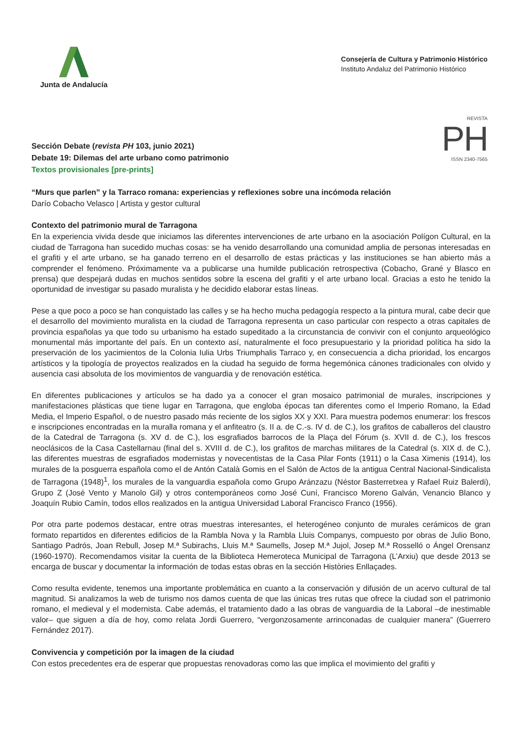Junta de Andalucía
Consejería de Cultura y Patrimonio Histórico
Instituto Andaluz del Patrimonio Histórico
REVISTA
PH
ISSN 2340-7565
Sección Debate (revista PH 103, junio 2021)
Debate 19: Dilemas del arte urbano como patrimonio
Textos provisionales [pre-prints]
“Murs que parlen” y la Tarraco romana: experiencias y reflexiones sobre una incómoda relación
Darío Cobacho Velasco | Artista y gestor cultural
Contexto del patrimonio mural de Tarragona
En la experiencia vivida desde que iniciamos las diferentes intervenciones de arte urbano en la asociación Polígon Cultural, en la ciudad de Tarragona han sucedido muchas cosas: se ha venido desarrollando una comunidad amplia de personas interesadas en el grafiti y el arte urbano, se ha ganado terreno en el desarrollo de estas prácticas y las instituciones se han abierto más a comprender el fenómeno. Próximamente va a publicarse una humilde publicación retrospectiva (Cobacho, Grané y Blasco en prensa) que despejará dudas en muchos sentidos sobre la escena del grafiti y el arte urbano local. Gracias a esto he tenido la oportunidad de investigar su pasado muralista y he decidido elaborar estas líneas.
Pese a que poco a poco se han conquistado las calles y se ha hecho mucha pedagogía respecto a la pintura mural, cabe decir que el desarrollo del movimiento muralista en la ciudad de Tarragona representa un caso particular con respecto a otras capitales de provincia españolas ya que todo su urbanismo ha estado supeditado a la circunstancia de convivir con el conjunto arqueológico monumental más importante del país. En un contexto así, naturalmente el foco presupuestario y la prioridad política ha sido la preservación de los yacimientos de la Colonia Iulia Urbs Triumphalis Tarraco y, en consecuencia a dicha prioridad, los encargos artísticos y la tipología de proyectos realizados en la ciudad ha seguido de forma hegemónica cánones tradicionales con olvido y ausencia casi absoluta de los movimientos de vanguardia y de renovación estética.
En diferentes publicaciones y artículos se ha dado ya a conocer el gran mosaico patrimonial de murales, inscripciones y manifestaciones plásticas que tiene lugar en Tarragona, que engloba épocas tan diferentes como el Imperio Romano, la Edad Media, el Imperio Español, o de nuestro pasado más reciente de los siglos XX y XXI. Para muestra podemos enumerar: los frescos e inscripciones encontradas en la muralla romana y el anfiteatro (s. II a. de C.-s. IV d. de C.), los grafitos de caballeros del claustro de la Catedral de Tarragona (s. XV d. de C.), los esgrafiados barrocos de la Plaça del Fórum (s. XVII d. de C.), los frescos neoclásicos de la Casa Castellarnau (final del s. XVIII d. de C.), los grafitos de marchas militares de la Catedral (s. XIX d. de C.), las diferentes muestras de esgrafiados modernistas y novecentistas de la Casa Pilar Fonts (1911) o la Casa Ximenis (1914), los murales de la posguerra española como el de Antón Català Gomis en el Salón de Actos de la antigua Central Nacional-Sindicalista de Tarragona (1948)<sup>1</sup>, los murales de la vanguardia española como Grupo Aránzazu (Néstor Basterretxea y Rafael Ruiz Balerdi), Grupo Z (José Vento y Manolo Gil) y otros contemporáneos como José Cuní, Francisco Moreno Galván, Venancio Blanco y Joaquín Rubio Camín, todos ellos realizados en la antigua Universidad Laboral Francisco Franco (1956).
Por otra parte podemos destacar, entre otras muestras interesantes, el heterogéneo conjunto de murales cerámicos de gran formato repartidos en diferentes edificios de la Rambla Nova y la Rambla Lluis Companys, compuesto por obras de Julio Bono, Santiago Padrós, Joan Rebull, Josep M.ª Subirachs, Lluis M.ª Saumells, Josep M.ª Jujol, Josep M.ª Rosselló o Ángel Orensanz (1960-1970). Recomendamos visitar la cuenta de la Biblioteca Hemeroteca Municipal de Tarragona (L’Arxiu) que desde 2013 se encarga de buscar y documentar la información de todas estas obras en la sección Històries Enllaçades.
Como resulta evidente, tenemos una importante problemática en cuanto a la conservación y difusión de un acervo cultural de tal magnitud. Si analizamos la web de turismo nos damos cuenta de que las únicas tres rutas que ofrece la ciudad son el patrimonio romano, el medieval y el modernista. Cabe además, el tratamiento dado a las obras de vanguardia de la Laboral –de inestimable valor– que siguen a día de hoy, como relata Jordi Guerrero, “vergonzosamente arrinconadas de cualquier manera” (Guerrero Fernández 2017).
Convivencia y competición por la imagen de la ciudad
Con estos precedentes era de esperar que propuestas renovadoras como las que implica el movimiento del grafiti y